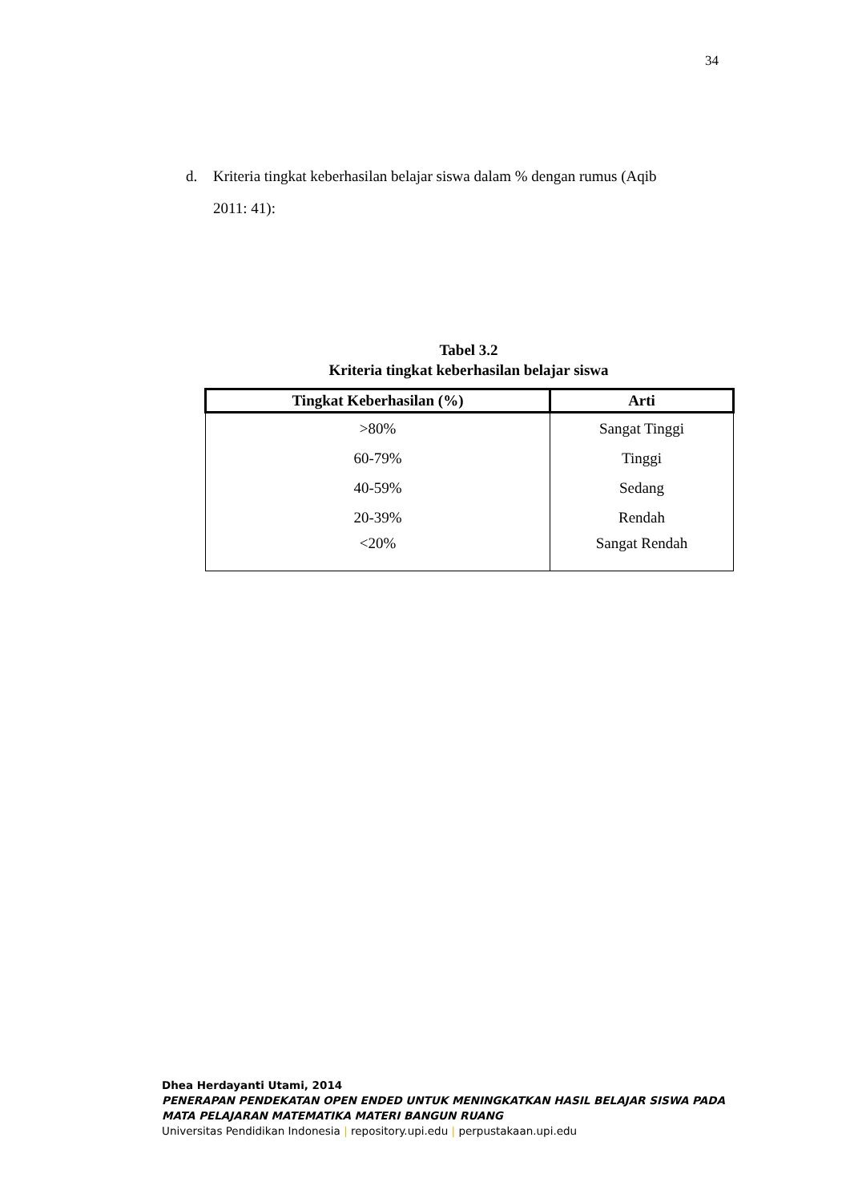34
d. Kriteria tingkat keberhasilan belajar siswa dalam % dengan rumus (Aqib
2011: 41):
Tabel 3.2
Kriteria tingkat keberhasilan belajar siswa
| Tingkat Keberhasilan (%) | Arti |
| --- | --- |
| >80% | Sangat Tinggi |
| 60-79% | Tinggi |
| 40-59% | Sedang |
| 20-39% | Rendah |
| <20% | Sangat Rendah |
Dhea Herdayanti Utami, 2014
PENERAPAN PENDEKATAN OPEN ENDED UNTUK MENINGKATKAN HASIL BELAJAR SISWA PADA
MATA PELAJARAN MATEMATIKA MATERI BANGUN RUANG
Universitas Pendidikan Indonesia | repository.upi.edu | perpustakaan.upi.edu